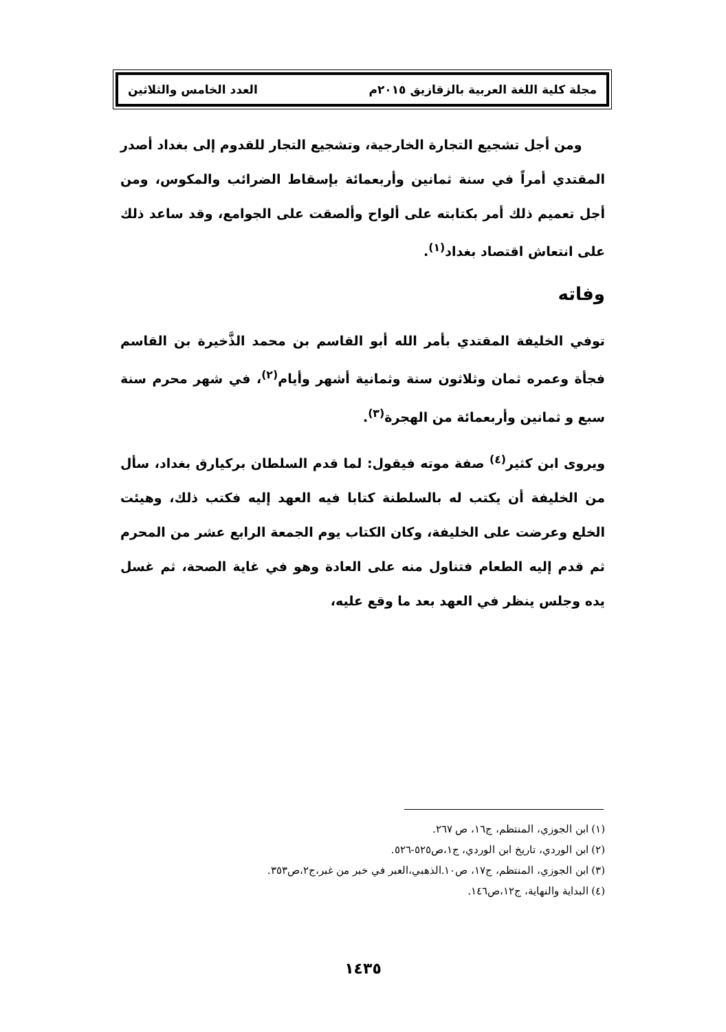مجلة كلية اللغة العربية بالزقازيق ٢٠١٥م العدد الخامس والثلاثين
ومن أجل تشجيع التجارة الخارجية، وتشجيع التجار للقدوم إلى بغداد أصدر المقتدي أمراً في سنة ثمانين وأربعمائة بإسقاط الضرائب والمكوس، ومن أجل تعميم ذلك أمر بكتابته على ألواح وألصقت على الجوامع، وقد ساعد ذلك على انتعاش اقتصاد بغداد<sup>(١)</sup>.
وفاته
توفي الخليفة المقتدي بأمر الله أبو القاسم بن محمد الذَّخيرة بن القاسم فجأة وعمره ثمان وثلاثون سنة وثمانية أشهر وأيام<sup>(٢)</sup>، في شهر محرم سنة سبع و ثمانين وأربعمائة من الهجرة<sup>(٣)</sup>.
ويروى ابن كثير<sup>(٤)</sup> صفة موته فيقول: لما قدم السلطان بركيارق بغداد، سأل من الخليفة أن يكتب له بالسلطنة كتابا فيه العهد إليه فكتب ذلك، وهيئت الخلع وعرضت على الخليفة، وكان الكتاب يوم الجمعة الرابع عشر من المحرم ثم قدم إليه الطعام فتناول منه على العادة وهو في غاية الصحة، ثم غسل يده وجلس ينظر في العهد بعد ما وقع عليه،
(١) ابن الجوزي، المنتظم، ج١٦، ص ٢٦٧.
(٢) ابن الوردي، تاريخ ابن الوردي، ج١،ص٥٢٥-٥٢٦.
(٣) ابن الجوزي، المنتظم، ج١٧، ص١٠.الذهبي،العبر في خبر من غبر،ج٢،ص٣٥٣.
(٤) البداية والنهاية، ج١٢،ص١٤٦.
١٤٣٥